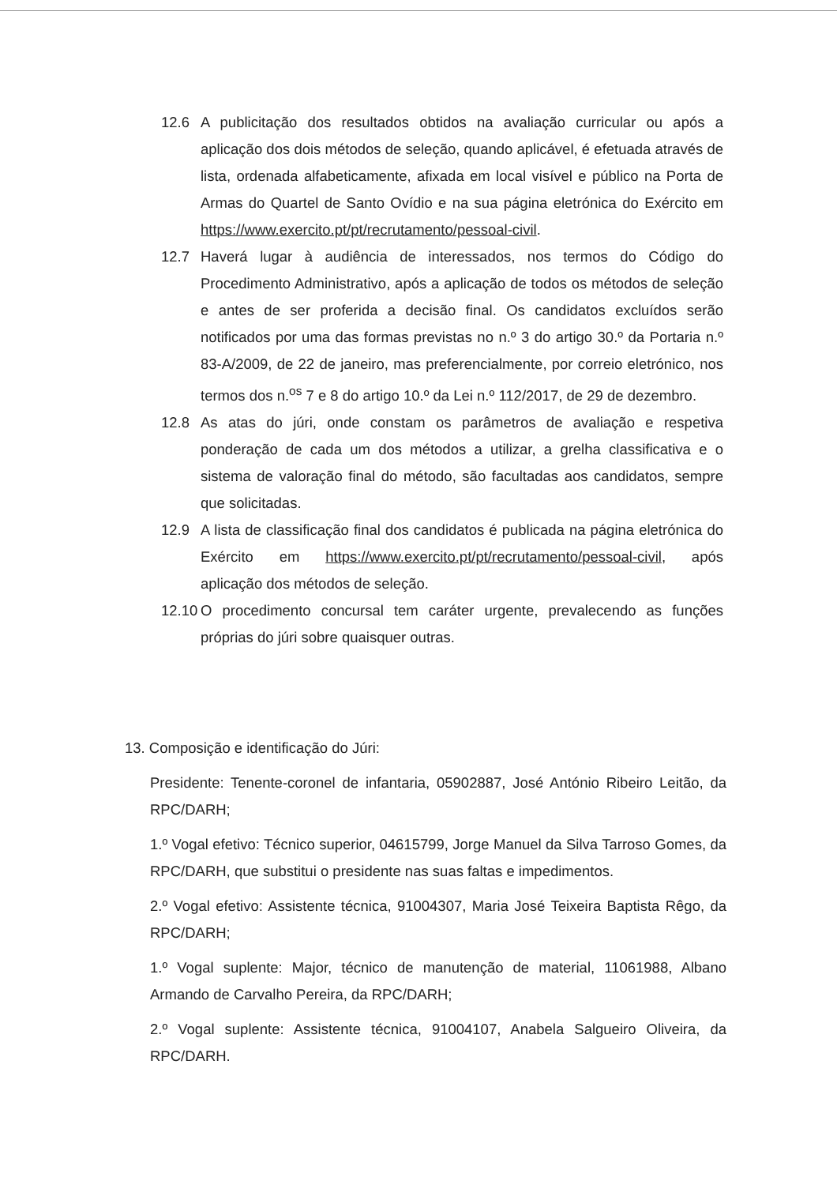12.6 A publicitação dos resultados obtidos na avaliação curricular ou após a aplicação dos dois métodos de seleção, quando aplicável, é efetuada através de lista, ordenada alfabeticamente, afixada em local visível e público na Porta de Armas do Quartel de Santo Ovídio e na sua página eletrónica do Exército em https://www.exercito.pt/pt/recrutamento/pessoal-civil.
12.7 Haverá lugar à audiência de interessados, nos termos do Código do Procedimento Administrativo, após a aplicação de todos os métodos de seleção e antes de ser proferida a decisão final. Os candidatos excluídos serão notificados por uma das formas previstas no n.º 3 do artigo 30.º da Portaria n.º 83-A/2009, de 22 de janeiro, mas preferencialmente, por correio eletrónico, nos termos dos n.<sup>os</sup> 7 e 8 do artigo 10.º da Lei n.º 112/2017, de 29 de dezembro.
12.8 As atas do júri, onde constam os parâmetros de avaliação e respetiva ponderação de cada um dos métodos a utilizar, a grelha classificativa e o sistema de valoração final do método, são facultadas aos candidatos, sempre que solicitadas.
12.9 A lista de classificação final dos candidatos é publicada na página eletrónica do Exército em https://www.exercito.pt/pt/recrutamento/pessoal-civil, após aplicação dos métodos de seleção.
12.10 O procedimento concursal tem caráter urgente, prevalecendo as funções próprias do júri sobre quaisquer outras.
13. Composição e identificação do Júri:
Presidente: Tenente-coronel de infantaria, 05902887, José António Ribeiro Leitão, da RPC/DARH;
1.º Vogal efetivo: Técnico superior, 04615799, Jorge Manuel da Silva Tarroso Gomes, da RPC/DARH, que substitui o presidente nas suas faltas e impedimentos.
2.º Vogal efetivo: Assistente técnica, 91004307, Maria José Teixeira Baptista Rêgo, da RPC/DARH;
1.º Vogal suplente: Major, técnico de manutenção de material, 11061988, Albano Armando de Carvalho Pereira, da RPC/DARH;
2.º Vogal suplente: Assistente técnica, 91004107, Anabela Salgueiro Oliveira, da RPC/DARH.